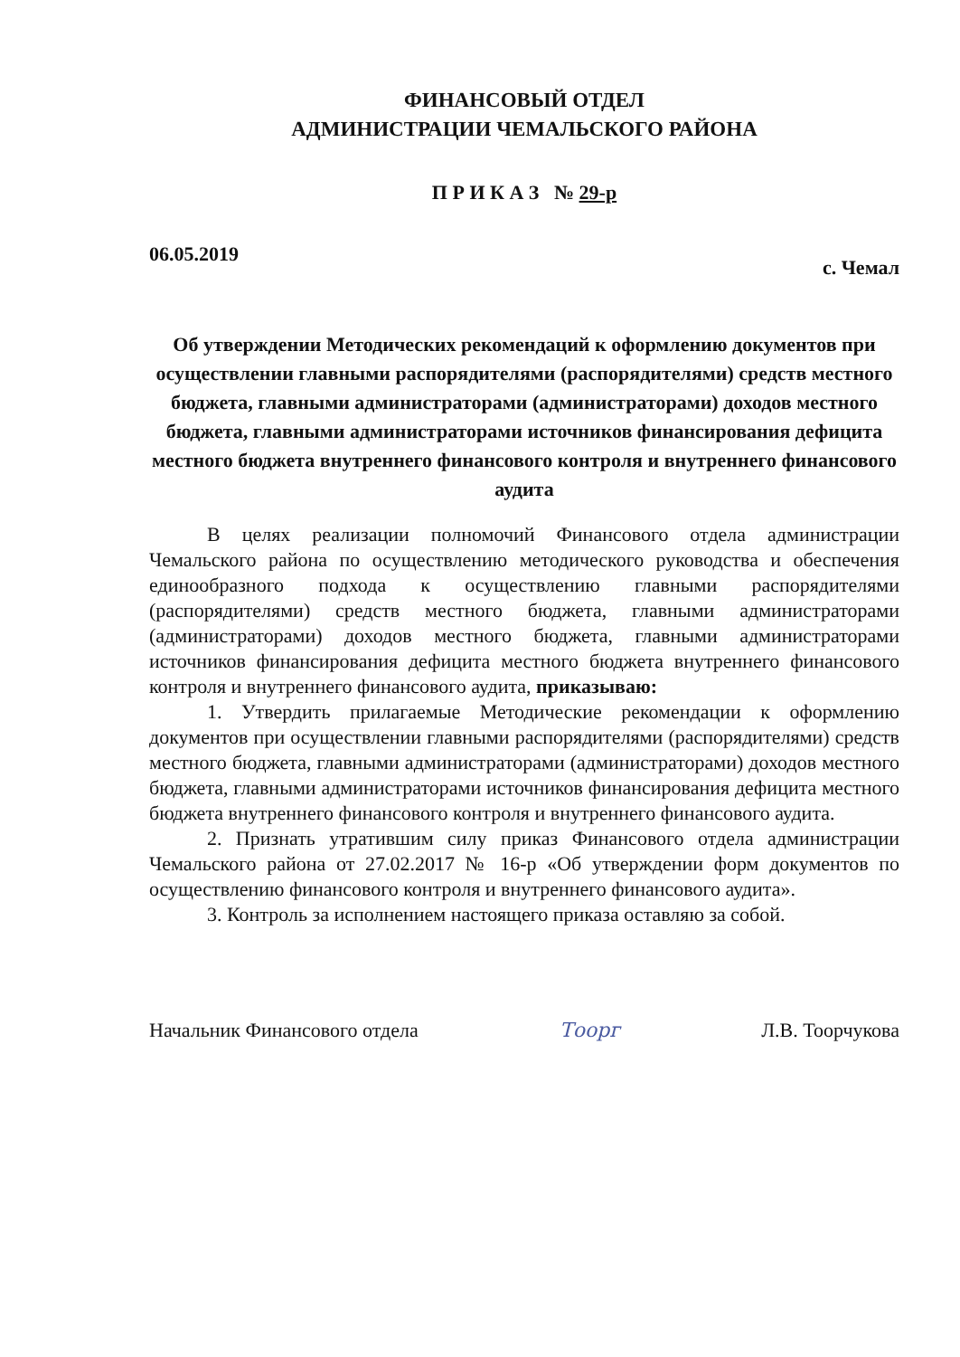ФИНАНСОВЫЙ ОТДЕЛ
АДМИНИСТРАЦИИ ЧЕМАЛЬСКОГО РАЙОНА
П Р И К А З № 29-р
06.05.2019 с. Чемал
Об утверждении Методических рекомендаций к оформлению документов при осуществлении главными распорядителями (распорядителями) средств местного бюджета, главными администраторами (администраторами) доходов местного бюджета, главными администраторами источников финансирования дефицита местного бюджета внутреннего финансового контроля и внутреннего финансового аудита
В целях реализации полномочий Финансового отдела администрации Чемальского района по осуществлению методического руководства и обеспечения единообразного подхода к осуществлению главными распорядителями (распорядителями) средств местного бюджета, главными администраторами (администраторами) доходов местного бюджета, главными администраторами источников финансирования дефицита местного бюджета внутреннего финансового контроля и внутреннего финансового аудита, приказываю:
1. Утвердить прилагаемые Методические рекомендации к оформлению документов при осуществлении главными распорядителями (распорядителями) средств местного бюджета, главными администраторами (администраторами) доходов местного бюджета, главными администраторами источников финансирования дефицита местного бюджета внутреннего финансового контроля и внутреннего финансового аудита.
2. Признать утратившим силу приказ Финансового отдела администрации Чемальского района от 27.02.2017 № 16-р «Об утверждении форм документов по осуществлению финансового контроля и внутреннего финансового аудита».
3. Контроль за исполнением настоящего приказа оставляю за собой.
Начальник Финансового отдела Тоорг Л.В. Тоорчукова